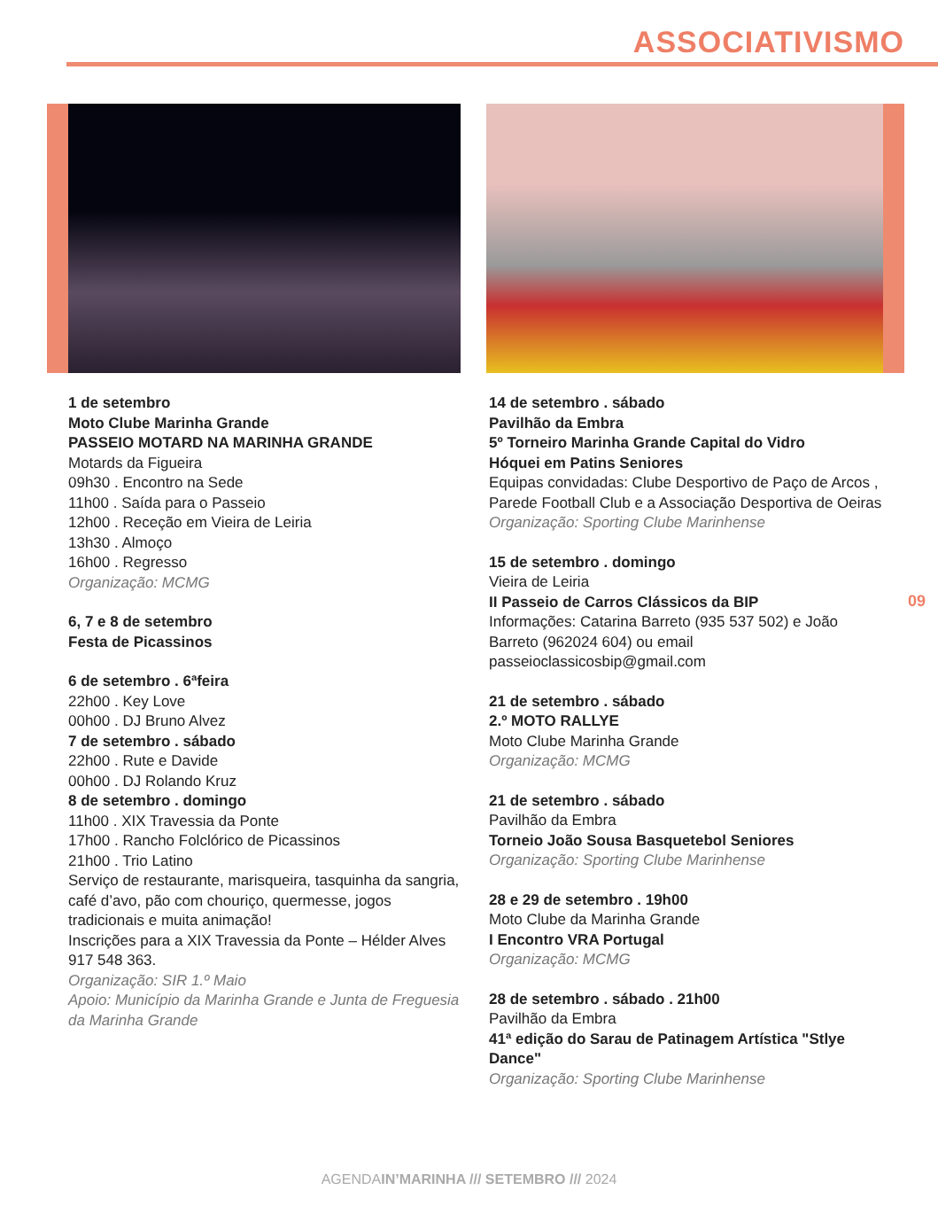ASSOCIATIVISMO
1 de setembro
Moto Clube Marinha Grande
PASSEIO MOTARD NA MARINHA GRANDE
Motards da Figueira
09h30 . Encontro na Sede
11h00 . Saída para o Passeio
12h00 . Receção em Vieira de Leiria
13h30 . Almoço
16h00 . Regresso
Organização: MCMG
6, 7 e 8 de setembro
Festa de Picassinos
6 de setembro . 6ªfeira
22h00 . Key Love
00h00 . DJ Bruno Alvez
7 de setembro . sábado
22h00 . Rute e Davide
00h00 . DJ Rolando Kruz
8 de setembro . domingo
11h00 . XIX Travessia da Ponte
17h00 . Rancho Folclórico de Picassinos
21h00 . Trio Latino
Serviço de restaurante, marisqueira, tasquinha da sangria, café d’avo, pão com chouriço, quermesse, jogos tradicionais e muita animação!
Inscrições para a XIX Travessia da Ponte – Hélder Alves 917 548 363.
Organização: SIR 1.º Maio
Apoio: Município da Marinha Grande e Junta de Freguesia da Marinha Grande
14 de setembro . sábado
Pavilhão da Embra
5º Torneiro Marinha Grande Capital do Vidro
Hóquei em Patins Seniores
Equipas convidadas: Clube Desportivo de Paço de Arcos , Parede Football Club e a Associação Desportiva de Oeiras
Organização: Sporting Clube Marinhense
15 de setembro . domingo
Vieira de Leiria
II Passeio de Carros Clássicos da BIP
Informações: Catarina Barreto (935 537 502) e João Barreto (962024 604) ou email passeioclassicosbip@gmail.com
21 de setembro . sábado
2.º MOTO RALLYE
Moto Clube Marinha Grande
Organização: MCMG
21 de setembro . sábado
Pavilhão da Embra
Torneio João Sousa Basquetebol Seniores
Organização: Sporting Clube Marinhense
28 e 29 de setembro . 19h00
Moto Clube da Marinha Grande
I Encontro VRA Portugal
Organização: MCMG
28 de setembro . sábado . 21h00
Pavilhão da Embra
41ª edição do Sarau de Patinagem Artística "Stlye Dance"
Organização: Sporting Clube Marinhense
09
AGENDAIN’MARINHA /// SETEMBRO /// 2024